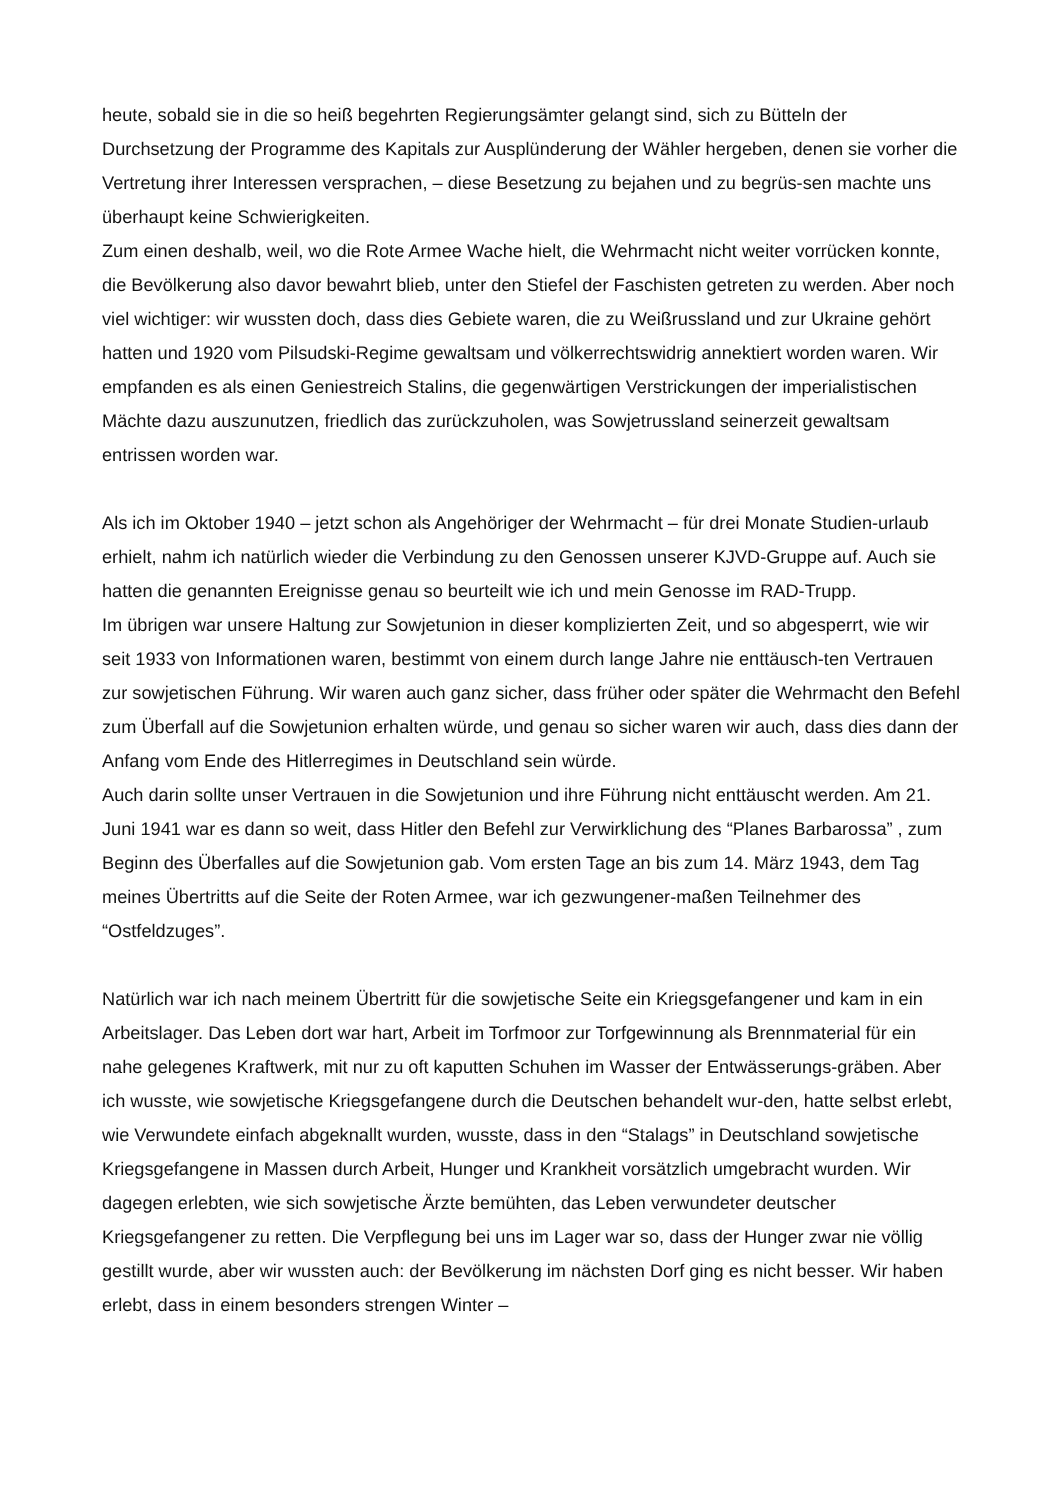heute, sobald sie in die so heiß begehrten Regierungsämter gelangt sind, sich zu Bütteln der Durchsetzung der Programme des Kapitals zur Ausplünderung der Wähler hergeben, denen sie vorher die Vertretung ihrer Interessen versprachen, – diese Besetzung zu bejahen und zu begrüs-sen machte uns überhaupt keine Schwierigkeiten.
Zum einen deshalb, weil, wo die Rote Armee Wache hielt, die Wehrmacht nicht weiter vorrücken konnte, die Bevölkerung also davor bewahrt blieb, unter den Stiefel der Faschisten getreten zu werden. Aber noch viel wichtiger: wir wussten doch, dass dies Gebiete waren, die zu Weißrussland und zur Ukraine gehört hatten und 1920 vom Pilsudski-Regime gewaltsam und völkerrechtswidrig annektiert worden waren. Wir empfanden es als einen Geniestreich Stalins, die gegenwärtigen Verstrickungen der imperialistischen Mächte dazu auszunutzen, friedlich das zurückzuholen, was Sowjetrussland seinerzeit gewaltsam entrissen worden war.
Als ich im Oktober 1940 – jetzt schon als Angehöriger der Wehrmacht – für drei Monate Studien-urlaub erhielt, nahm ich natürlich wieder die Verbindung zu den Genossen unserer KJVD-Gruppe auf. Auch sie hatten die genannten Ereignisse genau so beurteilt wie ich und mein Genosse im RAD-Trupp.
Im übrigen war unsere Haltung zur Sowjetunion in dieser komplizierten Zeit, und so abgesperrt, wie wir seit 1933 von Informationen waren, bestimmt von einem durch lange Jahre nie enttäusch-ten Vertrauen zur sowjetischen Führung. Wir waren auch ganz sicher, dass früher oder später die Wehrmacht den Befehl zum Überfall auf die Sowjetunion erhalten würde, und genau so sicher waren wir auch, dass dies dann der Anfang vom Ende des Hitlerregimes in Deutschland sein würde.
Auch darin sollte unser Vertrauen in die Sowjetunion und ihre Führung nicht enttäuscht werden. Am 21. Juni 1941 war es dann so weit, dass Hitler den Befehl zur Verwirklichung des “Planes Barbarossa” , zum Beginn des Überfalles auf die Sowjetunion gab. Vom ersten Tage an bis zum 14. März 1943, dem Tag meines Übertritts auf die Seite der Roten Armee, war ich gezwungener-maßen Teilnehmer des “Ostfeldzuges”.
Natürlich war ich nach meinem Übertritt für die sowjetische Seite ein Kriegsgefangener und kam in ein Arbeitslager. Das Leben dort war hart, Arbeit im Torfmoor zur Torfgewinnung als Brennmaterial für ein nahe gelegenes Kraftwerk, mit nur zu oft kaputten Schuhen im Wasser der Entwässerungs-gräben. Aber ich wusste, wie sowjetische Kriegsgefangene durch die Deutschen behandelt wur-den, hatte selbst erlebt, wie Verwundete einfach abgeknallt wurden, wusste, dass in den “Stalags” in Deutschland sowjetische Kriegsgefangene in Massen durch Arbeit, Hunger und Krankheit vorsätzlich umgebracht wurden. Wir dagegen erlebten, wie sich sowjetische Ärzte bemühten, das Leben verwundeter deutscher Kriegsgefangener zu retten. Die Verpflegung bei uns im Lager war so, dass der Hunger zwar nie völlig gestillt wurde, aber wir wussten auch: der Bevölkerung im nächsten Dorf ging es nicht besser. Wir haben erlebt, dass in einem besonders strengen Winter –